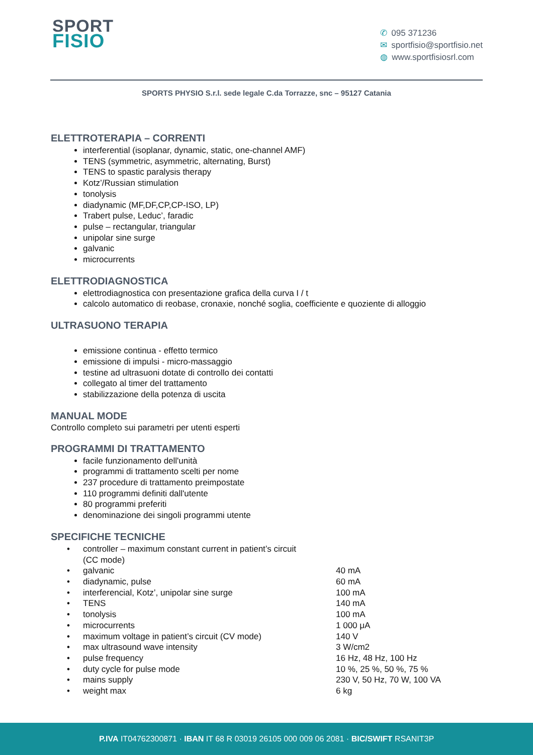SPORT
FISIO
✆ 095 371236
✉ sportfisio@sportfisio.net
◍ www.sportfisiosrl.com
SPORTS PHYSIO S.r.l. sede legale C.da Torrazze, snc – 95127 Catania
ELETTROTERAPIA – CORRENTI
interferential (isoplanar, dynamic, static, one-channel AMF)
TENS (symmetric, asymmetric, alternating, Burst)
TENS to spastic paralysis therapy
Kotz’/Russian stimulation
tonolysis
diadynamic (MF,DF,CP,CP-ISO, LP)
Trabert pulse, Leduc’, faradic
pulse – rectangular, triangular
unipolar sine surge
galvanic
microcurrents
ELETTRODIAGNOSTICA
elettrodiagnostica con presentazione grafica della curva I / t
calcolo automatico di reobase, cronaxie, nonché soglia, coefficiente e quoziente di alloggio
ULTRASUONO TERAPIA
emissione continua - effetto termico
emissione di impulsi - micro-massaggio
testine ad ultrasuoni dotate di controllo dei contatti
collegato al timer del trattamento
stabilizzazione della potenza di uscita
MANUAL MODE
Controllo completo sui parametri per utenti esperti
PROGRAMMI DI TRATTAMENTO
facile funzionamento dell'unità
programmi di trattamento scelti per nome
237 procedure di trattamento preimpostate
110 programmi definiti dall'utente
80 programmi preferiti
denominazione dei singoli programmi utente
SPECIFICHE TECNICHE
| • | controller – maximum constant current in patient’s circuit (CC mode) | |
| • | galvanic | 40 mA |
| • | diadynamic, pulse | 60 mA |
| • | interferencial, Kotz’, unipolar sine surge | 100 mA |
| • | TENS | 140 mA |
| • | tonolysis | 100 mA |
| • | microcurrents | 1 000 μA |
| • | maximum voltage in patient’s circuit (CV mode) | 140 V |
| • | max ultrasound wave intensity | 3 W/cm2 |
| • | pulse frequency | 16 Hz, 48 Hz, 100 Hz |
| • | duty cycle for pulse mode | 10 %, 25 %, 50 %, 75 % |
| • | mains supply | 230 V, 50 Hz, 70 W, 100 VA |
| • | weight max | 6 kg |
P.IVA IT04762300871 · IBAN IT 68 R 03019 26105 000 009 06 2081 · BIC/SWIFT RSANIT3P